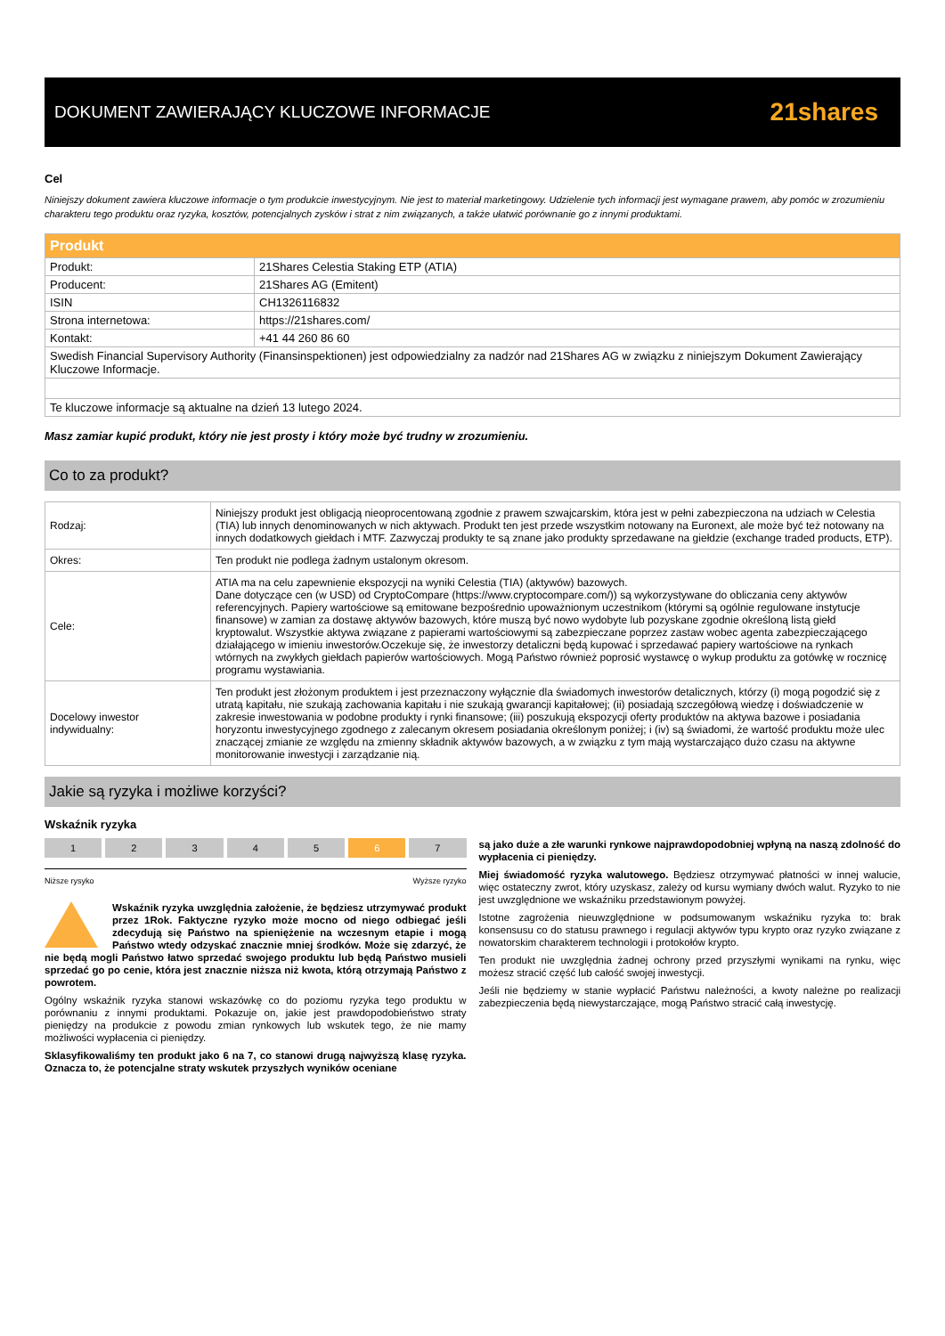DOKUMENT ZAWIERAJĄCY KLUCZOWE INFORMACJE
21shares
Cel
Niniejszy dokument zawiera kluczowe informacje o tym produkcie inwestycyjnym. Nie jest to materiał marketingowy. Udzielenie tych informacji jest wymagane prawem, aby pomóc w zrozumieniu charakteru tego produktu oraz ryzyka, kosztów, potencjalnych zysków i strat z nim związanych, a także ułatwić porównanie go z innymi produktami.
| Produkt | |
| --- | --- |
| Produkt: | 21Shares Celestia Staking ETP (ATIA) |
| Producent: | 21Shares AG (Emitent) |
| ISIN | CH1326116832 |
| Strona internetowa: | https://21shares.com/ |
| Kontakt: | +41 44 260 86 60 |
| Swedish Financial Supervisory Authority (Finansinspektionen) jest odpowiedzialny za nadzór nad 21Shares AG w związku z niniejszym Dokument Zawierający Kluczowe Informacje. | |
| Te kluczowe informacje są aktualne na dzień 13 lutego 2024. | |
Masz zamiar kupić produkt, który nie jest prosty i który może być trudny w zrozumieniu.
Co to za produkt?
| Rodzaj: | Niniejszy produkt jest obligacją nieoprocentowaną zgodnie z prawem szwajcarskim, która jest w pełni zabezpieczona na udziach w Celestia (TIA) lub innych denominowanych w nich aktywach. Produkt ten jest przede wszystkim notowany na Euronext, ale może być też notowany na innych dodatkowych giełdach i MTF. Zazwyczaj produkty te są znane jako produkty sprzedawane na giełdzie (exchange traded products, ETP). |
| Okres: | Ten produkt nie podlega żadnym ustalonym okresom. |
| Cele: | ATIA ma na celu zapewnienie ekspozycji na wyniki Celestia (TIA) (aktywów) bazowych. Dane dotyczące cen (w USD) od CryptoCompare (https://www.cryptocompare.com/)) są wykorzystywane do obliczania ceny aktywów referencyjnych. Papiery wartościowe są emitowane bezpośrednio upoważnionym uczestnikom (którymi są ogólnie regulowane instytucje finansowe) w zamian za dostawę aktywów bazowych, które muszą być nowo wydobyte lub pozyskane zgodnie określoną listą giełd kryptowalut. Wszystkie aktywa związane z papierami wartościowymi są zabezpieczane poprzez zastaw wobec agenta zabezpieczającego działającego w imieniu inwestorów.Oczekuje się, że inwestorzy detaliczni będą kupować i sprzedawać papiery wartościowe na rynkach wtórnych na zwykłych giełdach papierów wartościowych. Mogą Państwo również poprosić wystawcę o wykup produktu za gotówkę w rocznicę programu wystawiania. |
| Docelowy inwestor indywidualny: | Ten produkt jest złożonym produktem i jest przeznaczony wyłącznie dla świadomych inwestorów detalicznych, którzy (i) mogą pogodzić się z utratą kapitału, nie szukają zachowania kapitału i nie szukają gwarancji kapitałowej; (ii) posiadają szczegółową wiedzę i doświadczenie w zakresie inwestowania w podobne produkty i rynki finansowe; (iii) poszukują ekspozycji oferty produktów na aktywa bazowe i posiadania horyzontu inwestycyjnego zgodnego z zalecanym okresem posiadania określonym poniżej; i (iv) są świadomi, że wartość produktu może ulec znaczącej zmianie ze względu na zmienny składnik aktywów bazowych, a w związku z tym mają wystarczająco dużo czasu na aktywne monitorowanie inwestycji i zarządzanie nią. |
Jakie są ryzyka i możliwe korzyści?
Wskaźnik ryzyka
12345 6 7
Niższe rysyko Wyższe ryzyko
Wskaźnik ryzyka uwzględnia założenie, że będziesz utrzymywać produkt przez 1Rok. Faktyczne ryzyko może mocno od niego odbiegać jeśli zdecydują się Państwo na spieniężenie na wczesnym etapie i mogą Państwo wtedy odzyskać znacznie mniej środków. Może się zdarzyć, że nie będą mogli Państwo łatwo sprzedać swojego produktu lub będą Państwo musieli sprzedać go po cenie, która jest znacznie niższa niż kwota, którą otrzymają Państwo z powrotem.
Ogólny wskaźnik ryzyka stanowi wskazówkę co do poziomu ryzyka tego produktu w porównaniu z innymi produktami. Pokazuje on, jakie jest prawdopodobieństwo straty pieniędzy na produkcie z powodu zmian rynkowych lub wskutek tego, że nie mamy możliwości wypłacenia ci pieniędzy.
Sklasyfikowaliśmy ten produkt jako 6 na 7, co stanowi drugą najwyższą klasę ryzyka. Oznacza to, że potencjalne straty wskutek przyszłych wyników oceniane
są jako duże a złe warunki rynkowe najprawdopodobniej wpłyną na naszą zdolność do wypłacenia ci pieniędzy.
Miej świadomość ryzyka walutowego. Będziesz otrzymywać płatności w innej walucie, więc ostateczny zwrot, który uzyskasz, zależy od kursu wymiany dwóch walut. Ryzyko to nie jest uwzględnione we wskaźniku przedstawionym powyżej.
Istotne zagrożenia nieuwzględnione w podsumowanym wskaźniku ryzyka to: brak konsensusu co do statusu prawnego i regulacji aktywów typu krypto oraz ryzyko związane z nowatorskim charakterem technologii i protokołów krypto.
Ten produkt nie uwzględnia żadnej ochrony przed przyszłymi wynikami na rynku, więc możesz stracić część lub całość swojej inwestycji.
Jeśli nie będziemy w stanie wypłacić Państwu należności, a kwoty należne po realizacji zabezpieczenia będą niewystarczające, mogą Państwo stracić całą inwestycję.